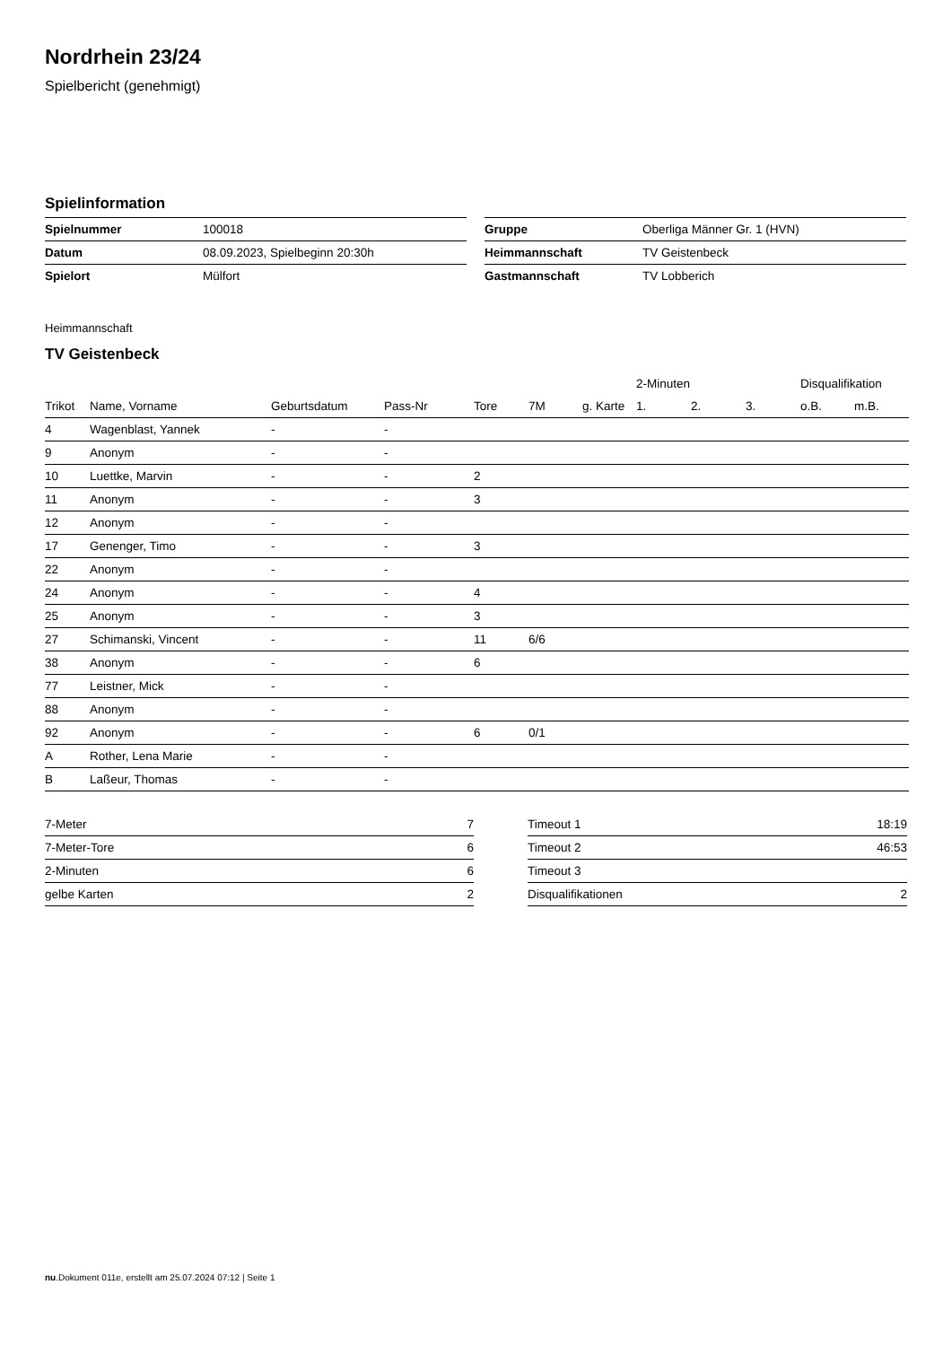Nordrhein 23/24
Spielbericht (genehmigt)
Spielinformation
| Spielnummer | 100018 |
| Datum | 08.09.2023, Spielbeginn 20:30h |
| Spielort | Mülfort |
| Gruppe | Oberliga Männer Gr. 1 (HVN) |
| Heimmannschaft | TV Geistenbeck |
| Gastmannschaft | TV Lobberich |
Heimmannschaft
TV Geistenbeck
| | | | | | | | 2-Minuten | | | Disqualifikation | |
| --- | --- | --- | --- | --- | --- | --- | --- | --- | --- | --- | --- |
| Trikot | Name, Vorname | Geburtsdatum | Pass-Nr | Tore | 7M | g. Karte | 1. | 2. | 3. | o.B. | m.B. |
| 4 | Wagenblast, Yannek | - | - | | | | | | | | |
| 9 | Anonym | - | - | | | | | | | | |
| 10 | Luettke, Marvin | - | - | 2 | | | | | | | |
| 11 | Anonym | - | - | 3 | | | | | | | |
| 12 | Anonym | - | - | | | | | | | | |
| 17 | Genenger, Timo | - | - | 3 | | | | | | | |
| 22 | Anonym | - | - | | | | | | | | |
| 24 | Anonym | - | - | 4 | | | | | | | |
| 25 | Anonym | - | - | 3 | | | | | | | |
| 27 | Schimanski, Vincent | - | - | 11 | 6/6 | | | | | | |
| 38 | Anonym | - | - | 6 | | | | | | | |
| 77 | Leistner, Mick | - | - | | | | | | | | |
| 88 | Anonym | - | - | | | | | | | | |
| 92 | Anonym | - | - | 6 | 0/1 | | | | | | |
| A | Rother, Lena Marie | - | - | | | | | | | | |
| B | Laßeur, Thomas | - | - | | | | | | | | |
| 7-Meter | 7 |
| 7-Meter-Tore | 6 |
| 2-Minuten | 6 |
| gelbe Karten | 2 |
| Timeout 1 | 18:19 |
| Timeout 2 | 46:53 |
| Timeout 3 | |
| Disqualifikationen | 2 |
nu.Dokument 011e, erstellt am 25.07.2024 07:12 | Seite 1